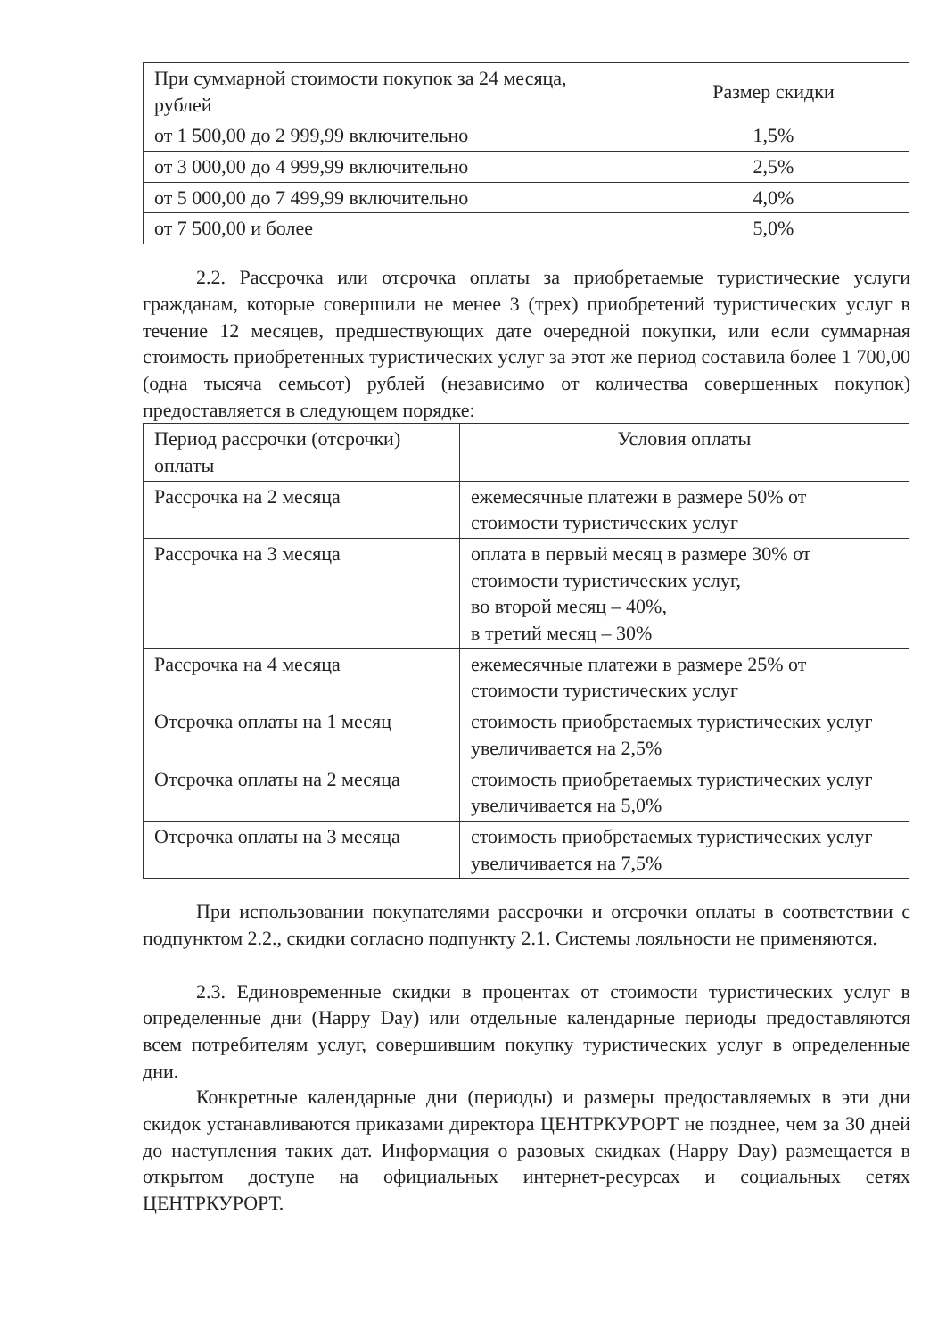| При суммарной стоимости покупок за 24 месяца, рублей | Размер скидки |
| --- | --- |
| от 1 500,00 до 2 999,99 включительно | 1,5% |
| от 3 000,00 до 4 999,99 включительно | 2,5% |
| от 5 000,00 до 7 499,99 включительно | 4,0% |
| от 7 500,00 и более | 5,0% |
2.2. Рассрочка или отсрочка оплаты за приобретаемые туристические услуги гражданам, которые совершили не менее 3 (трех) приобретений туристических услуг в течение 12 месяцев, предшествующих дате очередной покупки, или если суммарная стоимость приобретенных туристических услуг за этот же период составила более 1 700,00 (одна тысяча семьсот) рублей (независимо от количества совершенных покупок) предоставляется в следующем порядке:
| Период рассрочки (отсрочки) оплаты | Условия оплаты |
| --- | --- |
| Рассрочка на 2 месяца | ежемесячные платежи в размере 50% от стоимости туристических услуг |
| Рассрочка на 3 месяца | оплата в первый месяц в размере 30% от стоимости туристических услуг, во второй месяц – 40%, в третий месяц – 30% |
| Рассрочка на 4 месяца | ежемесячные платежи в размере 25% от стоимости туристических услуг |
| Отсрочка оплаты на 1 месяц | стоимость приобретаемых туристических услуг увеличивается на 2,5% |
| Отсрочка оплаты на 2 месяца | стоимость приобретаемых туристических услуг увеличивается на 5,0% |
| Отсрочка оплаты на 3 месяца | стоимость приобретаемых туристических услуг увеличивается на 7,5% |
При использовании покупателями рассрочки и отсрочки оплаты в соответствии с подпунктом 2.2., скидки согласно подпункту 2.1. Системы лояльности не применяются.
2.3. Единовременные скидки в процентах от стоимости туристических услуг в определенные дни (Happy Day) или отдельные календарные периоды предоставляются всем потребителям услуг, совершившим покупку туристических услуг в определенные дни.
Конкретные календарные дни (периоды) и размеры предоставляемых в эти дни скидок устанавливаются приказами директора ЦЕНТРКУРОРТ не позднее, чем за 30 дней до наступления таких дат. Информация о разовых скидках (Happy Day) размещается в открытом доступе на официальных интернет-ресурсах и социальных сетях ЦЕНТРКУРОРТ.